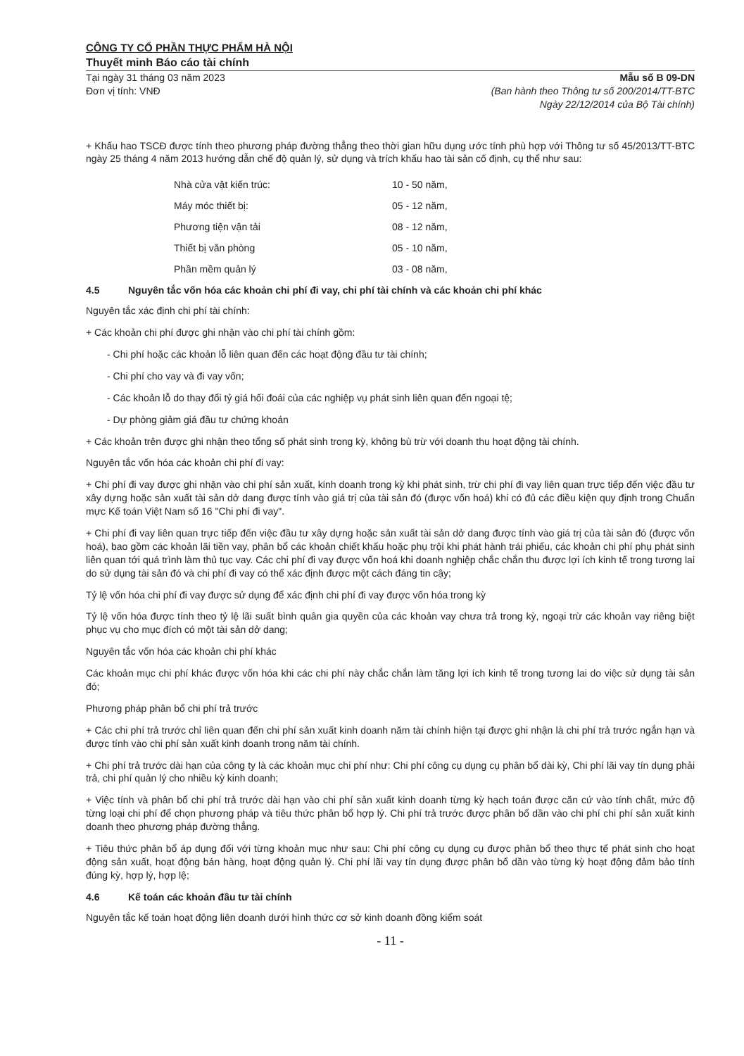CÔNG TY CỔ PHẦN THỰC PHẨM HÀ NỘI
Thuyết minh Báo cáo tài chính
Tại ngày 31 tháng 03 năm 2023
Đơn vị tính: VNĐ
Mẫu số B 09-DN
(Ban hành theo Thông tư số 200/2014/TT-BTC
Ngày 22/12/2014 của Bộ Tài chính)
+ Khấu hao TSCĐ được tính theo phương pháp đường thẳng theo thời gian hữu dụng ước tính phù hợp với Thông tư số 45/2013/TT-BTC ngày 25 tháng 4 năm 2013 hướng dẫn chế độ quản lý, sử dụng và trích khấu hao tài sản cố định, cụ thể như sau:
| Nhà cửa vật kiến trúc: | 10 - 50 năm, |
| Máy móc thiết bị: | 05 - 12 năm, |
| Phương tiện vận tải | 08 - 12 năm, |
| Thiết bị văn phòng | 05 - 10 năm, |
| Phần mềm quản lý | 03 - 08 năm, |
4.5 Nguyên tắc vốn hóa các khoản chi phí đi vay, chi phí tài chính và các khoản chi phí khác
Nguyên tắc xác định chi phí tài chính:
+ Các khoản chi phí được ghi nhận vào chi phí tài chính gồm:
- Chi phí hoặc các khoản lỗ liên quan đến các hoạt động đầu tư tài chính;
- Chi phí cho vay và đi vay vốn;
- Các khoản lỗ do thay đổi tỷ giá hối đoái của các nghiệp vụ phát sinh liên quan đến ngoại tệ;
- Dự phòng giảm giá đầu tư chứng khoán
+ Các khoản trên được ghi nhận theo tổng số phát sinh trong kỳ, không bù trừ với doanh thu hoạt động tài chính.
Nguyên tắc vốn hóa các khoản chi phí đi vay:
+ Chi phí đi vay được ghi nhận vào chi phí sản xuất, kinh doanh trong kỳ khi phát sinh, trừ chi phí đi vay liên quan trực tiếp đến việc đầu tư xây dựng hoặc sản xuất tài sản dở dang được tính vào giá trị của tài sản đó (được vốn hoá) khi có đủ các điều kiện quy định trong Chuẩn mực Kế toán Việt Nam số 16 "Chi phí đi vay".
+ Chi phí đi vay liên quan trực tiếp đến việc đầu tư xây dựng hoặc sản xuất tài sản dở dang được tính vào giá trị của tài sản đó (được vốn hoá), bao gồm các khoản lãi tiền vay, phân bổ các khoản chiết khấu hoặc phụ trội khi phát hành trái phiếu, các khoản chi phí phụ phát sinh liên quan tới quá trình làm thủ tục vay. Các chi phí đi vay được vốn hoá khi doanh nghiệp chắc chắn thu được lợi ích kinh tế trong tương lai do sử dụng tài sản đó và chi phí đi vay có thể xác định được một cách đáng tin cậy;
Tỷ lệ vốn hóa chi phí đi vay được sử dụng để xác định chi phí đi vay được vốn hóa trong kỳ
Tỷ lệ vốn hóa được tính theo tỷ lệ lãi suất bình quân gia quyền của các khoản vay chưa trả trong kỳ, ngoại trừ các khoản vay riêng biệt phục vụ cho mục đích có một tài sản dở dang;
Nguyên tắc vốn hóa các khoản chi phí khác
Các khoản mục chi phí khác được vốn hóa khi các chi phí này chắc chắn làm tăng lợi ích kinh tế trong tương lai do việc sử dụng tài sản đó;
Phương pháp phân bổ chi phí trả trước
+ Các chi phí trả trước chỉ liên quan đến chi phí sản xuất kinh doanh năm tài chính hiện tại được ghi nhận là chi phí trả trước ngắn hạn và được tính vào chi phí sản xuất kinh doanh trong năm tài chính.
+ Chi phí trả trước dài hạn của công ty là các khoản mục chi phí như: Chi phí công cụ dụng cụ phân bổ dài kỳ, Chi phí lãi vay tín dụng phải trả, chi phí quản lý cho nhiều kỳ kinh doanh;
+ Việc tính và phân bổ chi phí trả trước dài hạn vào chi phí sản xuất kinh doanh từng kỳ hạch toán được căn cứ vào tính chất, mức độ từng loại chi phí để chọn phương pháp và tiêu thức phân bổ hợp lý. Chi phí trả trước được phân bổ dần vào chi phí chi phí sản xuất kinh doanh theo phương pháp đường thẳng.
+ Tiêu thức phân bổ áp dụng đối với từng khoản mục như sau: Chi phí công cụ dụng cụ được phân bổ theo thực tế phát sinh cho hoạt động sản xuất, hoạt động bán hàng, hoạt động quản lý. Chi phí lãi vay tín dụng được phân bổ dần vào từng kỳ hoạt động đảm bảo tính đúng kỳ, hợp lý, hợp lệ;
4.6 Kế toán các khoản đầu tư tài chính
Nguyên tắc kế toán hoạt động liên doanh dưới hình thức cơ sở kinh doanh đồng kiểm soát
- 11 -